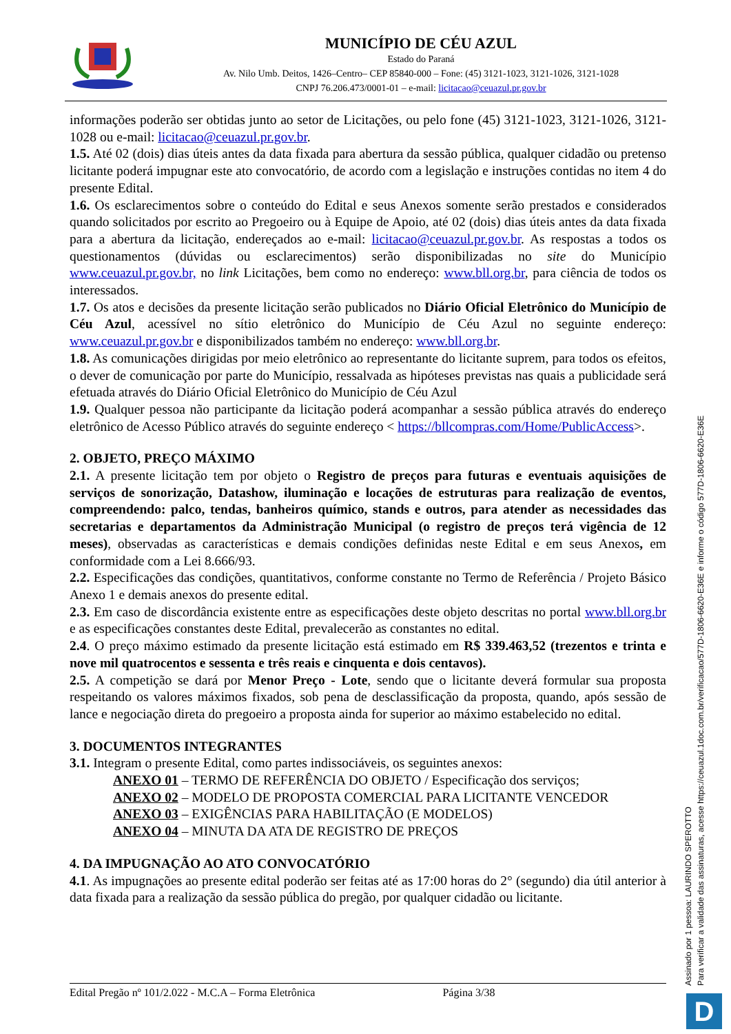MUNICÍPIO DE CÉU AZUL
Estado do Paraná
Av. Nilo Umb. Deitos, 1426–Centro– CEP 85840-000 – Fone: (45) 3121-1023, 3121-1026, 3121-1028
CNPJ 76.206.473/0001-01 – e-mail: licitacao@ceuazul.pr.gov.br
informações poderão ser obtidas junto ao setor de Licitações, ou pelo fone (45) 3121-1023, 3121-1026, 3121-1028 ou e-mail: licitacao@ceuazul.pr.gov.br.
1.5. Até 02 (dois) dias úteis antes da data fixada para abertura da sessão pública, qualquer cidadão ou pretenso licitante poderá impugnar este ato convocatório, de acordo com a legislação e instruções contidas no item 4 do presente Edital.
1.6. Os esclarecimentos sobre o conteúdo do Edital e seus Anexos somente serão prestados e considerados quando solicitados por escrito ao Pregoeiro ou à Equipe de Apoio, até 02 (dois) dias úteis antes da data fixada para a abertura da licitação, endereçados ao e-mail: licitacao@ceuazul.pr.gov.br. As respostas a todos os questionamentos (dúvidas ou esclarecimentos) serão disponibilizadas no site do Município www.ceuazul.pr.gov.br, no link Licitações, bem como no endereço: www.bll.org.br, para ciência de todos os interessados.
1.7. Os atos e decisões da presente licitação serão publicados no Diário Oficial Eletrônico do Município de Céu Azul, acessível no sítio eletrônico do Município de Céu Azul no seguinte endereço: www.ceuazul.pr.gov.br e disponibilizados também no endereço: www.bll.org.br.
1.8. As comunicações dirigidas por meio eletrônico ao representante do licitante suprem, para todos os efeitos, o dever de comunicação por parte do Município, ressalvada as hipóteses previstas nas quais a publicidade será efetuada através do Diário Oficial Eletrônico do Município de Céu Azul
1.9. Qualquer pessoa não participante da licitação poderá acompanhar a sessão pública através do endereço eletrônico de Acesso Público através do seguinte endereço < https://bllcompras.com/Home/PublicAccess>.
2. OBJETO, PREÇO MÁXIMO
2.1. A presente licitação tem por objeto o Registro de preços para futuras e eventuais aquisições de serviços de sonorização, Datashow, iluminação e locações de estruturas para realização de eventos, compreendendo: palco, tendas, banheiros químico, stands e outros, para atender as necessidades das secretarias e departamentos da Administração Municipal (o registro de preços terá vigência de 12 meses), observadas as características e demais condições definidas neste Edital e em seus Anexos, em conformidade com a Lei 8.666/93.
2.2. Especificações das condições, quantitativos, conforme constante no Termo de Referência / Projeto Básico Anexo 1 e demais anexos do presente edital.
2.3. Em caso de discordância existente entre as especificações deste objeto descritas no portal www.bll.org.br e as especificações constantes deste Edital, prevalecerão as constantes no edital.
2.4. O preço máximo estimado da presente licitação está estimado em R$ 339.463,52 (trezentos e trinta e nove mil quatrocentos e sessenta e três reais e cinquenta e dois centavos).
2.5. A competição se dará por Menor Preço - Lote, sendo que o licitante deverá formular sua proposta respeitando os valores máximos fixados, sob pena de desclassificação da proposta, quando, após sessão de lance e negociação direta do pregoeiro a proposta ainda for superior ao máximo estabelecido no edital.
3. DOCUMENTOS INTEGRANTES
3.1. Integram o presente Edital, como partes indissociáveis, os seguintes anexos:
ANEXO 01 – TERMO DE REFERÊNCIA DO OBJETO / Especificação dos serviços;
ANEXO 02 – MODELO DE PROPOSTA COMERCIAL PARA LICITANTE VENCEDOR
ANEXO 03 – EXIGÊNCIAS PARA HABILITAÇÃO (E MODELOS)
ANEXO 04 – MINUTA DA ATA DE REGISTRO DE PREÇOS
4. DA IMPUGNAÇÃO AO ATO CONVOCATÓRIO
4.1. As impugnações ao presente edital poderão ser feitas até as 17:00 horas do 2° (segundo) dia útil anterior à data fixada para a realização da sessão pública do pregão, por qualquer cidadão ou licitante.
Edital Pregão nº 101/2.022 - M.C.A – Forma Eletrônica Página 3/38
Assinado por 1 pessoa: LAURINDO SPEROTTO
Para verificar a validade das assinaturas, acesse https://ceuazul.1doc.com.br/verificacao/577D-1806-6620-E36E e informe o código 577D-1806-6620-E36E
D